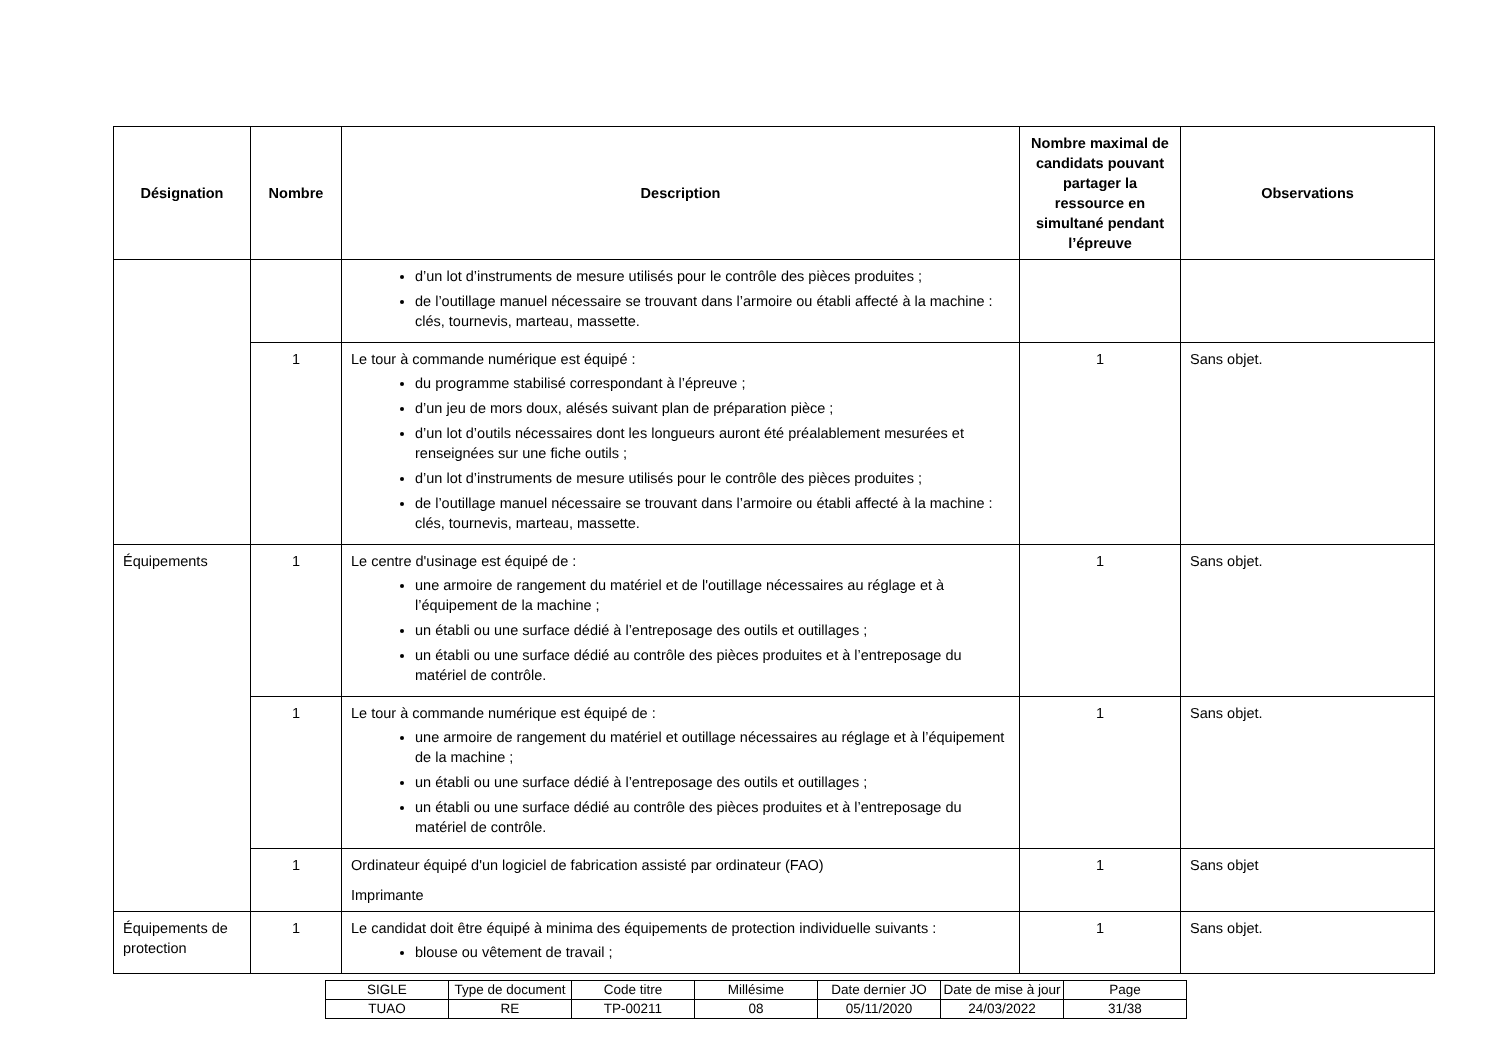| Désignation | Nombre | Description | Nombre maximal de candidats pouvant partager la ressource en simultané pendant l’épreuve | Observations |
| --- | --- | --- | --- | --- |
| | | d’un lot d’instruments de mesure utilisés pour le contrôle des pièces produites ; de l’outillage manuel nécessaire se trouvant dans l’armoire ou établi affecté à la machine : clés, tournevis, marteau, massette. | | |
| | 1 | Le tour à commande numérique est équipé : du programme stabilisé correspondant à l’épreuve ; d’un jeu de mors doux, alésés suivant plan de préparation pièce ; d’un lot d’outils nécessaires dont les longueurs auront été préalablement mesurées et renseignées sur une fiche outils ; d’un lot d’instruments de mesure utilisés pour le contrôle des pièces produites ; de l’outillage manuel nécessaire se trouvant dans l’armoire ou établi affecté à la machine : clés, tournevis, marteau, massette. | 1 | Sans objet. |
| Équipements | 1 | Le centre d'usinage est équipé de : une armoire de rangement du matériel et de l'outillage nécessaires au réglage et à l’équipement de la machine ; un établi ou une surface dédié à l’entreposage des outils et outillages ; un établi ou une surface dédié au contrôle des pièces produites et à l’entreposage du matériel de contrôle. | 1 | Sans objet. |
| | 1 | Le tour à commande numérique est équipé de : une armoire de rangement du matériel et outillage nécessaires au réglage et à l’équipement de la machine ; un établi ou une surface dédié à l’entreposage des outils et outillages ; un établi ou une surface dédié au contrôle des pièces produites et à l’entreposage du matériel de contrôle. | 1 | Sans objet. |
| | 1 | Ordinateur équipé d'un logiciel de fabrication assisté par ordinateur (FAO) Imprimante | 1 | Sans objet |
| Équipements de protection | 1 | Le candidat doit être équipé à minima des équipements de protection individuelle suivants : blouse ou vêtement de travail ; | 1 | Sans objet. |
| SIGLE | Type de document | Code titre | Millésime | Date dernier JO | Date de mise à jour | Page |
| TUAO | RE | TP-00211 | 08 | 05/11/2020 | 24/03/2022 | 31/38 |